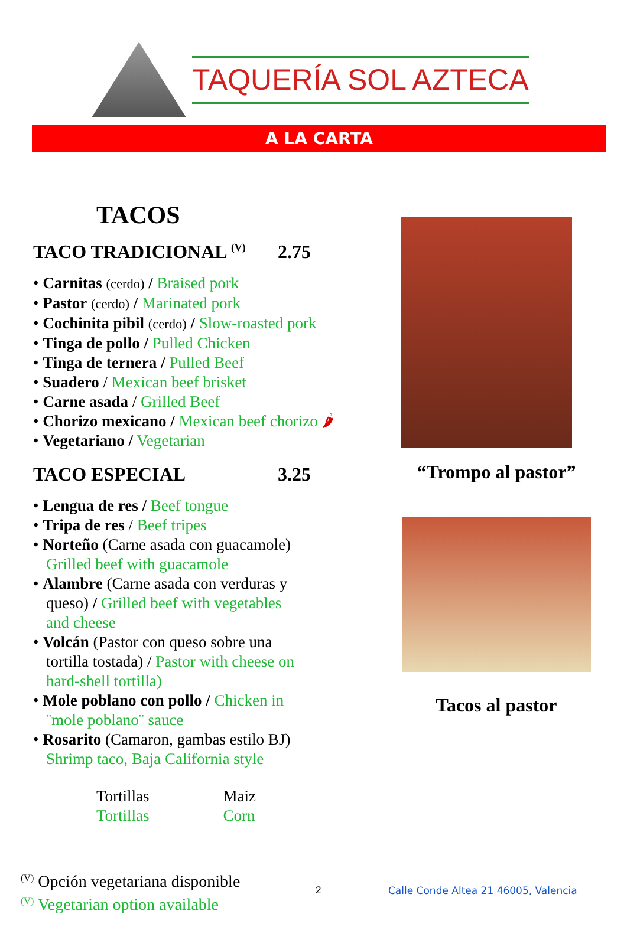TAQUERÍA SOL AZTECA
A LA CARTA
TACOS
TACO TRADICIONAL <sup>(V)</sup> 2.75
• Carnitas (cerdo) / Braised pork
• Pastor (cerdo) / Marinated pork
• Cochinita pibil (cerdo) / Slow-roasted pork
• Tinga de pollo / Pulled Chicken
• Tinga de ternera / Pulled Beef
• Suadero / Mexican beef brisket
• Carne asada / Grilled Beef
• Chorizo mexicano / Mexican beef chorizo 🌶
• Vegetariano / Vegetarian
TACO ESPECIAL 3.25
• Lengua de res / Beef tongue
• Tripa de res / Beef tripes
• Norteño (Carne asada con guacamole)
Grilled beef with guacamole
• Alambre (Carne asada con verduras y
queso) / Grilled beef with vegetables
and cheese
• Volcán (Pastor con queso sobre una
tortilla tostada) / Pastor with cheese on
hard-shell tortilla)
• Mole poblano con pollo / Chicken in
¨mole poblano¨ sauce
• Rosarito (Camaron, gambas estilo BJ)
Shrimp taco, Baja California style
Tortillas
Tortillas
Maiz
Corn
“Trompo al pastor”
Tacos al pastor
<sup>(V)</sup> Opción vegetariana disponible
<sup>(V)</sup> Vegetarian option available
2
Calle Conde Altea 21 46005, Valencia